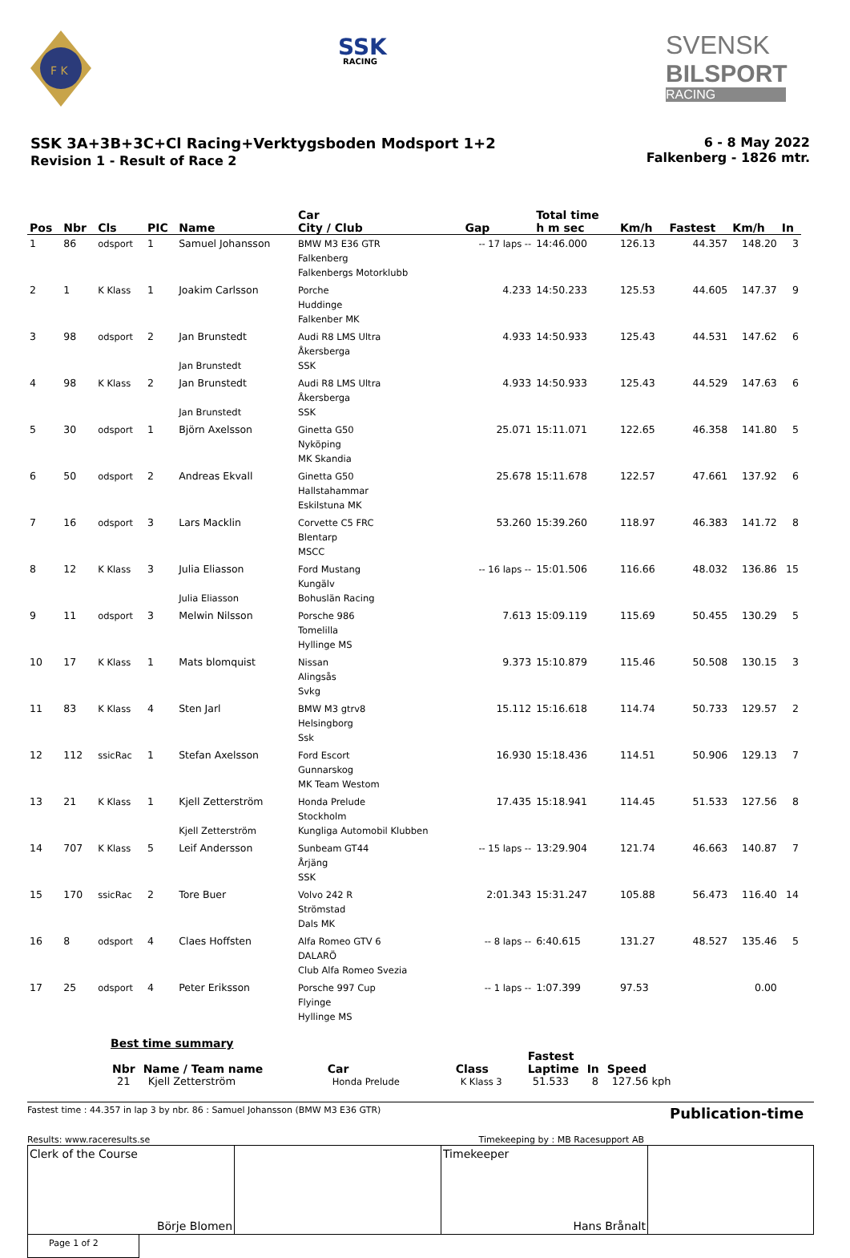F K
SSK
RACING
SVENSK
BILSPORT
RACING
SSK 3A+3B+3C+Cl Racing+Verktygsboden Modsport 1+2
Revision 1 - Result of Race 2
6 - 8 May 2022
Falkenberg - 1826 mtr.
| Pos | Nbr | Cls | PIC | Name | Car City / Club | Gap | Total time h m sec | Km/h | Fastest | Km/h | In |
| --- | --- | --- | --- | --- | --- | --- | --- | --- | --- | --- | --- |
| 1 | 86 | odsport | 1 | Samuel Johansson | BMW M3 E36 GTR Falkenberg Falkenbergs Motorklubb | -- 17 laps -- | 14:46.000 | 126.13 | 44.357 | 148.20 | 3 |
| 2 | 1 | K Klass | 1 | Joakim Carlsson | Porche Huddinge Falkenber MK | 4.233 | 14:50.233 | 125.53 | 44.605 | 147.37 | 9 |
| 3 | 98 | odsport | 2 | Jan Brunstedt Jan Brunstedt | Audi R8 LMS Ultra Åkersberga SSK | 4.933 | 14:50.933 | 125.43 | 44.531 | 147.62 | 6 |
| 4 | 98 | K Klass | 2 | Jan Brunstedt Jan Brunstedt | Audi R8 LMS Ultra Åkersberga SSK | 4.933 | 14:50.933 | 125.43 | 44.529 | 147.63 | 6 |
| 5 | 30 | odsport | 1 | Björn Axelsson | Ginetta G50 Nyköping MK Skandia | 25.071 | 15:11.071 | 122.65 | 46.358 | 141.80 | 5 |
| 6 | 50 | odsport | 2 | Andreas Ekvall | Ginetta G50 Hallstahammar Eskilstuna MK | 25.678 | 15:11.678 | 122.57 | 47.661 | 137.92 | 6 |
| 7 | 16 | odsport | 3 | Lars Macklin | Corvette C5 FRC Blentarp MSCC | 53.260 | 15:39.260 | 118.97 | 46.383 | 141.72 | 8 |
| 8 | 12 | K Klass | 3 | Julia Eliasson Julia Eliasson | Ford Mustang Kungälv Bohuslän Racing | -- 16 laps -- | 15:01.506 | 116.66 | 48.032 | 136.86 | 15 |
| 9 | 11 | odsport | 3 | Melwin Nilsson | Porsche 986 Tomelilla Hyllinge MS | 7.613 | 15:09.119 | 115.69 | 50.455 | 130.29 | 5 |
| 10 | 17 | K Klass | 1 | Mats blomquist | Nissan Alingsås Svkg | 9.373 | 15:10.879 | 115.46 | 50.508 | 130.15 | 3 |
| 11 | 83 | K Klass | 4 | Sten Jarl | BMW M3 gtrv8 Helsingborg Ssk | 15.112 | 15:16.618 | 114.74 | 50.733 | 129.57 | 2 |
| 12 | 112 | ssicRac | 1 | Stefan Axelsson | Ford Escort Gunnarskog MK Team Westom | 16.930 | 15:18.436 | 114.51 | 50.906 | 129.13 | 7 |
| 13 | 21 | K Klass | 1 | Kjell Zetterström Kjell Zetterström | Honda Prelude Stockholm Kungliga Automobil Klubben | 17.435 | 15:18.941 | 114.45 | 51.533 | 127.56 | 8 |
| 14 | 707 | K Klass | 5 | Leif Andersson | Sunbeam GT44 Årjäng SSK | -- 15 laps -- | 13:29.904 | 121.74 | 46.663 | 140.87 | 7 |
| 15 | 170 | ssicRac | 2 | Tore Buer | Volvo 242 R Strömstad Dals MK | 2:01.343 | 15:31.247 | 105.88 | 56.473 | 116.40 | 14 |
| 16 | 8 | odsport | 4 | Claes Hoffsten | Alfa Romeo GTV 6 DALARÖ Club Alfa Romeo Svezia | -- 8 laps -- | 6:40.615 | 131.27 | 48.527 | 135.46 | 5 |
| 17 | 25 | odsport | 4 | Peter Eriksson | Porsche 997 Cup Flyinge Hyllinge MS | -- 1 laps -- | 1:07.399 | 97.53 | | 0.00 | |
Best time summary
| Nbr | Name / Team name | Car | Class | Fastest Laptime | In | Speed |
| --- | --- | --- | --- | --- | --- | --- |
| 21 | Kjell Zetterström | Honda Prelude | K Klass 3 | 51.533 | 8 | 127.56 kph |
Fastest time : 44.357 in lap 3 by nbr. 86 : Samuel Johansson (BMW M3 E36 GTR) Publication-time
Results: www.raceresults.se Timekeeping by : MB Racesupport AB
Clerk of the Course
Börje Blomen
Timekeeper
Hans Brånalt
Page 1 of 2